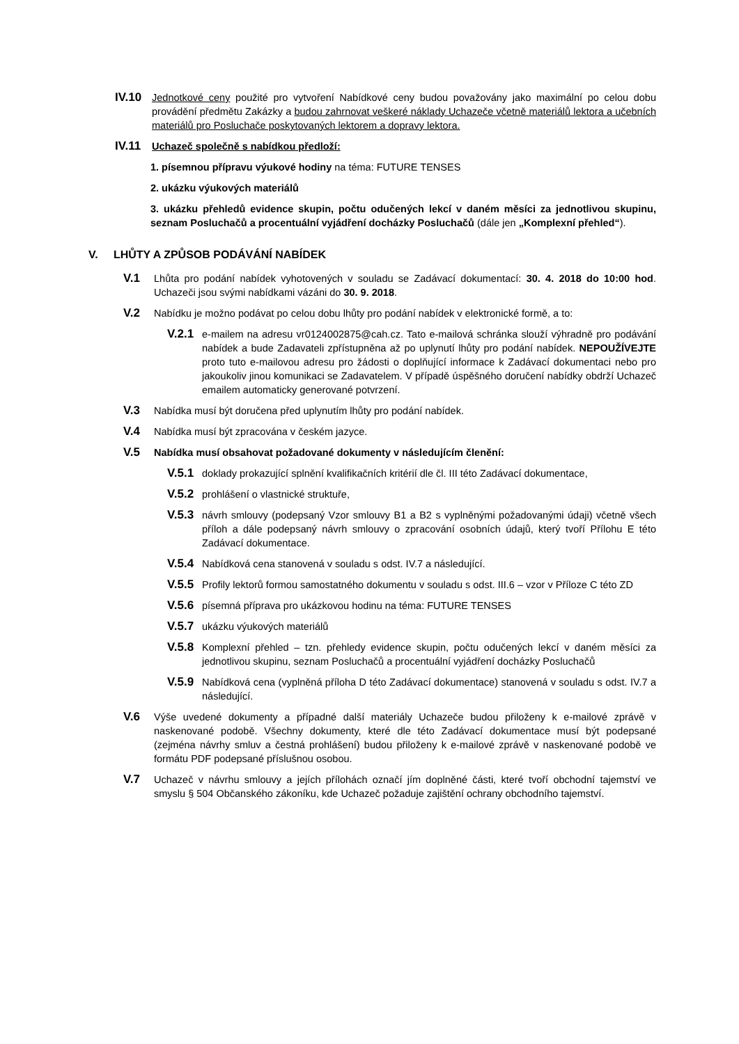IV.10 Jednotkové ceny použité pro vytvoření Nabídkové ceny budou považovány jako maximální po celou dobu provádění předmětu Zakázky a budou zahrnovat veškeré náklady Uchazeče včetně materiálů lektora a učebních materiálů pro Posluchače poskytovaných lektorem a dopravy lektora.
IV.11 Uchazeč společně s nabídkou předloží:
1. písemnou přípravu výukové hodiny na téma: FUTURE TENSES
2. ukázku výukových materiálů
3. ukázku přehledů evidence skupin, počtu odučených lekcí v daném měsíci za jednotlivou skupinu, seznam Posluchačů a procentuální vyjádření docházky Posluchačů (dále jen „Komplexní přehled“).
V. LHŮTY A ZPŮSOB PODÁVÁNÍ NABÍDEK
V.1 Lhůta pro podání nabídek vyhotovených v souladu se Zadávací dokumentací: 30. 4. 2018 do 10:00 hod. Uchazeči jsou svými nabídkami vázáni do 30. 9. 2018.
V.2 Nabídku je možno podávat po celou dobu lhůty pro podání nabídek v elektronické formě, a to:
V.2.1 e-mailem na adresu vr0124002875@cah.cz. Tato e-mailová schránka slouží výhradně pro podávání nabídek a bude Zadavateli zpřístupněna až po uplynutí lhůty pro podání nabídek. NEPOUŽÍVEJTE proto tuto e-mailovou adresu pro žádosti o doplňující informace k Zadávací dokumentaci nebo pro jakoukoliv jinou komunikaci se Zadavatelem. V případě úspěšného doručení nabídky obdrží Uchazeč emailem automaticky generované potvrzení.
V.3 Nabídka musí být doručena před uplynutím lhůty pro podání nabídek.
V.4 Nabídka musí být zpracována v českém jazyce.
V.5 Nabídka musí obsahovat požadované dokumenty v následujícím členění:
V.5.1 doklady prokazující splnění kvalifikačních kritérií dle čl. III této Zadávací dokumentace,
V.5.2 prohlášení o vlastnické struktuře,
V.5.3 návrh smlouvy (podepsaný Vzor smlouvy B1 a B2 s vyplněnými požadovanými údaji) včetně všech příloh a dále podepsaný návrh smlouvy o zpracování osobních údajů, který tvoří Přílohu E této Zadávací dokumentace.
V.5.4 Nabídková cena stanovená v souladu s odst. IV.7 a následující.
V.5.5 Profily lektorů formou samostatného dokumentu v souladu s odst. III.6 – vzor v Příloze C této ZD
V.5.6 písemná příprava pro ukázkovou hodinu na téma: FUTURE TENSES
V.5.7 ukázku výukových materiálů
V.5.8 Komplexní přehled – tzn. přehledy evidence skupin, počtu odučených lekcí v daném měsíci za jednotlivou skupinu, seznam Posluchačů a procentuální vyjádření docházky Posluchačů
V.5.9 Nabídková cena (vyplněná příloha D této Zadávací dokumentace) stanovená v souladu s odst. IV.7 a následující.
V.6 Výše uvedené dokumenty a případné další materiály Uchazeče budou přiloženy k e-mailové zprávě v naskenované podobě. Všechny dokumenty, které dle této Zadávací dokumentace musí být podepsané (zejména návrhy smluv a čestná prohlášení) budou přiloženy k e-mailové zprávě v naskenované podobě ve formátu PDF podepsané příslušnou osobou.
V.7 Uchazeč v návrhu smlouvy a jejích přílohách označí jím doplněné části, které tvoří obchodní tajemství ve smyslu § 504 Občanského zákoníku, kde Uchazeč požaduje zajištění ochrany obchodního tajemství.